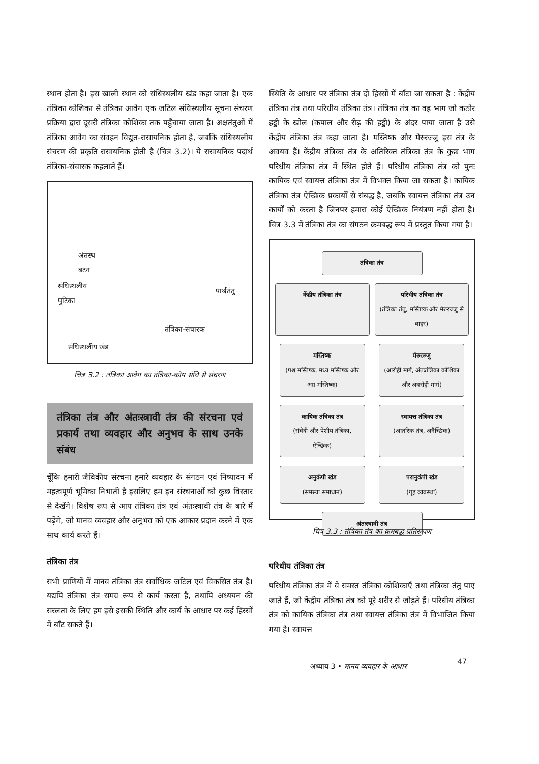स्थान होता है। इस खाली स्थान को संधिस्थलीय खंड कहा जाता है। एक तंत्रिका कोशिका से तंत्रिका आवेग एक जटिल संधिस्थलीय सूचना संचरण प्रक्रिया द्वारा दूसरी तंत्रिका कोशिका तक पहुँचाया जाता है। अक्षतंतुओं में तंत्रिका आवेग का संवहन विद्युत-रासायनिक होता है, जबकि संधिस्थलीय संचरण की प्रकृति रासायनिक होती है (चित्र 3.2)। ये रासायनिक पदार्थ तंत्रिका-संचारक कहलाते हैं।
अंतस्थ
बटन
संधिस्थलीय
पुटिका पार्श्वतंतु
तंत्रिका-संचारक
संधिस्थलीय खंड
चित्र 3.2 : तंत्रिका आवेग का तंत्रिका-कोष संधि से संचरण
तंत्रिका तंत्र और अंतःस्त्रावी तंत्र की संरचना एवं प्रकार्य तथा व्यवहार और अनुभव के साथ उनके संबंध
चूँकि हमारी जैविकीय संरचना हमारे व्यवहार के संगठन एवं निष्पादन में महत्वपूर्ण भूमिका निभाती है इसलिए हम इन संरचनाओं को कुछ विस्तार से देखेंगे। विशेष रूप से आप तंत्रिका तंत्र एवं अंतःस्त्रावी तंत्र के बारे में पढ़ेंगे, जो मानव व्यवहार और अनुभव को एक आकार प्रदान करने में एक साथ कार्य करते हैं।
तंत्रिका तंत्र
सभी प्राणियों में मानव तंत्रिका तंत्र सर्वाधिक जटिल एवं विकसित तंत्र है। यद्यपि तंत्रिका तंत्र समग्र रूप से कार्य करता है, तथापि अध्ययन की सरलता के लिए हम इसे इसकी स्थिति और कार्य के आधार पर कई हिस्सों में बाँट सकते हैं।
स्थिति के आधार पर तंत्रिका तंत्र दो हिस्सों में बाँटा जा सकता है : केंद्रीय तंत्रिका तंत्र तथा परिधीय तंत्रिका तंत्र। तंत्रिका तंत्र का वह भाग जो कठोर हड्डी के खोल (कपाल और रीढ़ की हड्डी) के अंदर पाया जाता है उसे केंद्रीय तंत्रिका तंत्र कहा जाता है। मस्तिष्क और मेरुरज्जु इस तंत्र के अवयव हैं। केंद्रीय तंत्रिका तंत्र के अतिरिक्त तंत्रिका तंत्र के कुछ भाग परिधीय तंत्रिका तंत्र में स्थित होते हैं। परिधीय तंत्रिका तंत्र को पुनः कायिक एवं स्वायत्त तंत्रिका तंत्र में विभक्त किया जा सकता है। कायिक तंत्रिका तंत्र ऐच्छिक प्रकार्यों से संबद्ध है, जबकि स्वायत्त तंत्रिका तंत्र उन कार्यों को करता है जिनपर हमारा कोई ऐच्छिक नियंत्रण नहीं होता है। चित्र 3.3 में तंत्रिका तंत्र का संगठन क्रमबद्ध रूप में प्रस्तुत किया गया है।
तंत्रिका तंत्र
केंद्रीय तंत्रिका तंत्र परिधीय तंत्रिका तंत्र
(तंत्रिका तंतु, मस्तिष्क और मेरुरज्जु से बाहर)
मस्तिष्क
(पश्च मस्तिष्क, मध्य मस्तिष्क और अग्र मस्तिष्क)
मेरुरज्जु
(आरोही मार्ग, अंतःतंत्रिका कोशिका और अवरोही मार्ग)
कायिक तंत्रिका तंत्र
(संवेदी और पेशीय तंत्रिका, ऐच्छिक)
स्वायत्त तंत्रिका तंत्र
(आंतरिक तंत्र, अनैच्छिक)
अनुकंपी खंड
(समस्या समाधान)
परानुकंपी खंड
(गृह व्यवस्था)
अंतःस्त्रावी तंत्र
चित्र 3.3 : तंत्रिका तंत्र का क्रमबद्ध प्रतिरूपण
परिधीय तंत्रिका तंत्र
परिधीय तंत्रिका तंत्र में वे समस्त तंत्रिका कोशिकाएँ तथा तंत्रिका तंतु पाए जाते हैं, जो केंद्रीय तंत्रिका तंत्र को पूरे शरीर से जोड़ते हैं। परिधीय तंत्रिका तंत्र को कायिक तंत्रिका तंत्र तथा स्वायत्त तंत्रिका तंत्र में विभाजित किया गया है। स्वायत्त
अध्याय 3 • मानव व्यवहार के आधार
47